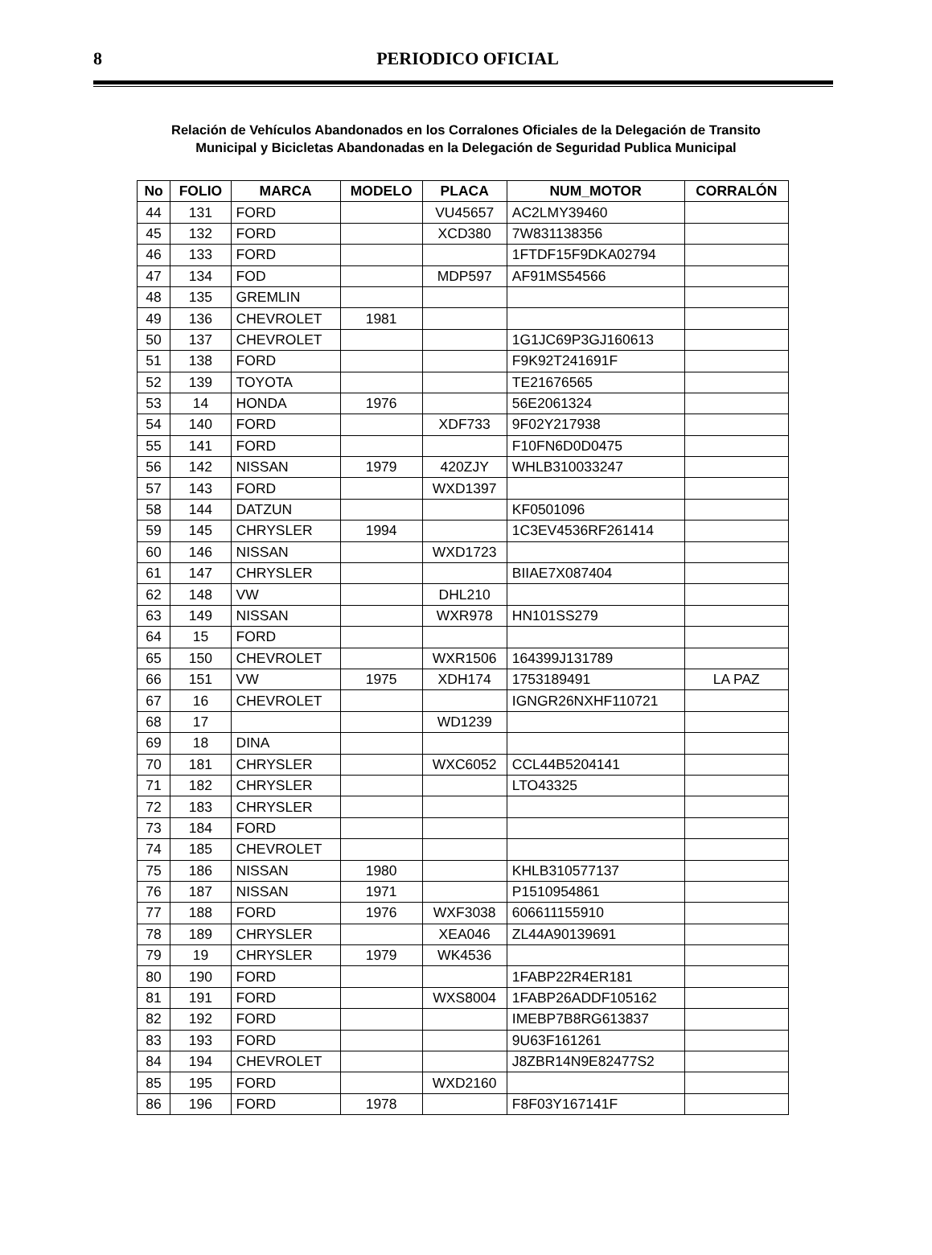8
PERIODICO OFICIAL
Relación de Vehículos Abandonados en los Corralones Oficiales de la Delegación de Transito
Municipal y Bicicletas Abandonadas en la Delegación de Seguridad Publica Municipal
| No | FOLIO | MARCA | MODELO | PLACA | NUM_MOTOR | CORRALÓN |
| --- | --- | --- | --- | --- | --- | --- |
| 44 | 131 | FORD | | VU45657 | AC2LMY39460 | |
| 45 | 132 | FORD | | XCD380 | 7W831138356 | |
| 46 | 133 | FORD | | | 1FTDF15F9DKA02794 | |
| 47 | 134 | FOD | | MDP597 | AF91MS54566 | |
| 48 | 135 | GREMLIN | | | | |
| 49 | 136 | CHEVROLET | 1981 | | | |
| 50 | 137 | CHEVROLET | | | 1G1JC69P3GJ160613 | |
| 51 | 138 | FORD | | | F9K92T241691F | |
| 52 | 139 | TOYOTA | | | TE21676565 | |
| 53 | 14 | HONDA | 1976 | | 56E2061324 | |
| 54 | 140 | FORD | | XDF733 | 9F02Y217938 | |
| 55 | 141 | FORD | | | F10FN6D0D0475 | |
| 56 | 142 | NISSAN | 1979 | 420ZJY | WHLB310033247 | |
| 57 | 143 | FORD | | WXD1397 | | |
| 58 | 144 | DATZUN | | | KF0501096 | |
| 59 | 145 | CHRYSLER | 1994 | | 1C3EV4536RF261414 | |
| 60 | 146 | NISSAN | | WXD1723 | | |
| 61 | 147 | CHRYSLER | | | BIIAE7X087404 | |
| 62 | 148 | VW | | DHL210 | | |
| 63 | 149 | NISSAN | | WXR978 | HN101SS279 | |
| 64 | 15 | FORD | | | | |
| 65 | 150 | CHEVROLET | | WXR1506 | 164399J131789 | |
| 66 | 151 | VW | 1975 | XDH174 | 1753189491 | LA PAZ |
| 67 | 16 | CHEVROLET | | | IGNGR26NXHF110721 | |
| 68 | 17 | | | WD1239 | | |
| 69 | 18 | DINA | | | | |
| 70 | 181 | CHRYSLER | | WXC6052 | CCL44B5204141 | |
| 71 | 182 | CHRYSLER | | | LTO43325 | |
| 72 | 183 | CHRYSLER | | | | |
| 73 | 184 | FORD | | | | |
| 74 | 185 | CHEVROLET | | | | |
| 75 | 186 | NISSAN | 1980 | | KHLB310577137 | |
| 76 | 187 | NISSAN | 1971 | | P1510954861 | |
| 77 | 188 | FORD | 1976 | WXF3038 | 606611155910 | |
| 78 | 189 | CHRYSLER | | XEA046 | ZL44A90139691 | |
| 79 | 19 | CHRYSLER | 1979 | WK4536 | | |
| 80 | 190 | FORD | | | 1FABP22R4ER181 | |
| 81 | 191 | FORD | | WXS8004 | 1FABP26ADDF105162 | |
| 82 | 192 | FORD | | | IMEBP7B8RG613837 | |
| 83 | 193 | FORD | | | 9U63F161261 | |
| 84 | 194 | CHEVROLET | | | J8ZBR14N9E82477S2 | |
| 85 | 195 | FORD | | WXD2160 | | |
| 86 | 196 | FORD | 1978 | | F8F03Y167141F | |